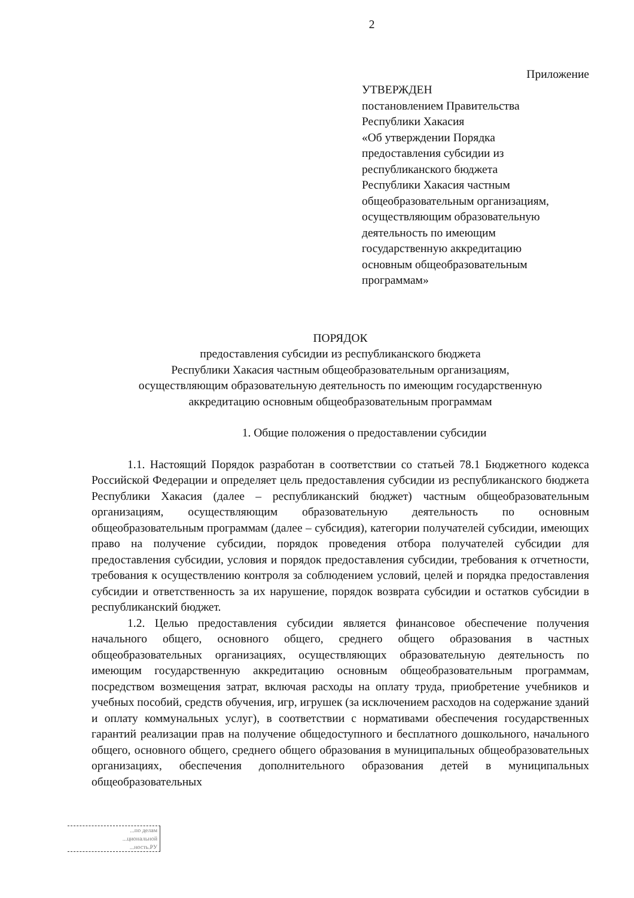2
Приложение
УТВЕРЖДЕН
постановлением Правительства
Республики Хакасия
«Об утверждении Порядка
предоставления субсидии из
республиканского бюджета
Республики Хакасия частным
общеобразовательным организациям,
осуществляющим образовательную
деятельность по имеющим
государственную аккредитацию
основным общеобразовательным
программам»
ПОРЯДОК
предоставления субсидии из республиканского бюджета
Республики Хакасия частным общеобразовательным организациям,
осуществляющим образовательную деятельность по имеющим государственную
аккредитацию основным общеобразовательным программам
1. Общие положения о предоставлении субсидии
1.1. Настоящий Порядок разработан в соответствии со статьей 78.1 Бюджетного кодекса Российской Федерации и определяет цель предоставления субсидии из республиканского бюджета Республики Хакасия (далее – республиканский бюджет) частным общеобразовательным организациям, осуществляющим образовательную деятельность по основным общеобразовательным программам (далее – субсидия), категории получателей субсидии, имеющих право на получение субсидии, порядок проведения отбора получателей субсидии для предоставления субсидии, условия и порядок предоставления субсидии, требования к отчетности, требования к осуществлению контроля за соблюдением условий, целей и порядка предоставления субсидии и ответственность за их нарушение, порядок возврата субсидии и остатков субсидии в республиканский бюджет.
1.2. Целью предоставления субсидии является финансовое обеспечение получения начального общего, основного общего, среднего общего образования в частных общеобразовательных организациях, осуществляющих образовательную деятельность по имеющим государственную аккредитацию основным общеобразовательным программам, посредством возмещения затрат, включая расходы на оплату труда, приобретение учебников и учебных пособий, средств обучения, игр, игрушек (за исключением расходов на содержание зданий и оплату коммунальных услуг), в соответствии с нормативами обеспечения государственных гарантий реализации прав на получение общедоступного и бесплатного дошкольного, начального общего, основного общего, среднего общего образования в муниципальных общеобразовательных организациях, обеспечения дополнительного образования детей в муниципальных общеобразовательных
...по делам
...циональной
...ность.РУ